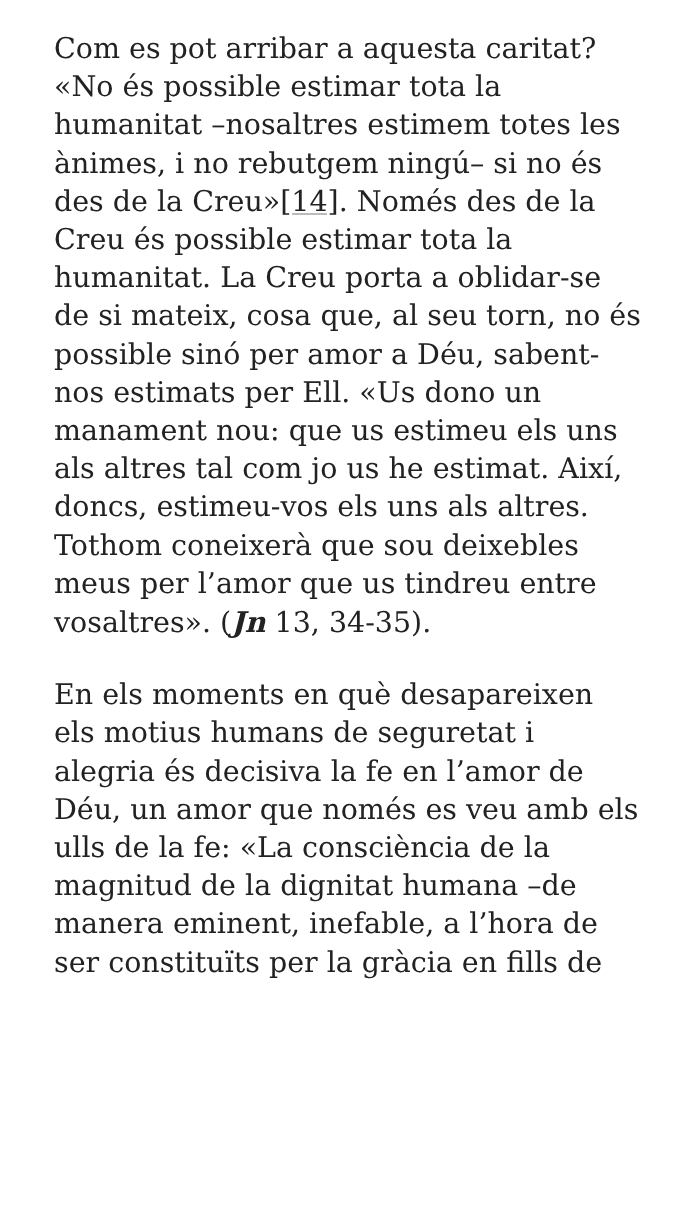Com es pot arribar a aquesta caritat? «No és possible estimar tota la humanitat –nosaltres estimem totes les ànimes, i no rebutgem ningú– si no és des de la Creu»[14]. Només des de la Creu és possible estimar tota la humanitat. La Creu porta a oblidar-se de si mateix, cosa que, al seu torn, no és possible sinó per amor a Déu, sabent-nos estimats per Ell. «Us dono un manament nou: que us estimeu els uns als altres tal com jo us he estimat. Així, doncs, estimeu-vos els uns als altres. Tothom coneixerà que sou deixebles meus per l’amor que us tindreu entre vosaltres». (Jn 13, 34-35).
En els moments en què desapareixen els motius humans de seguretat i alegria és decisiva la fe en l’amor de Déu, un amor que només es veu amb els ulls de la fe: «La consciència de la magnitud de la dignitat humana –de manera eminent, inefable, a l’hora de ser constituïts per la gràcia en fills de